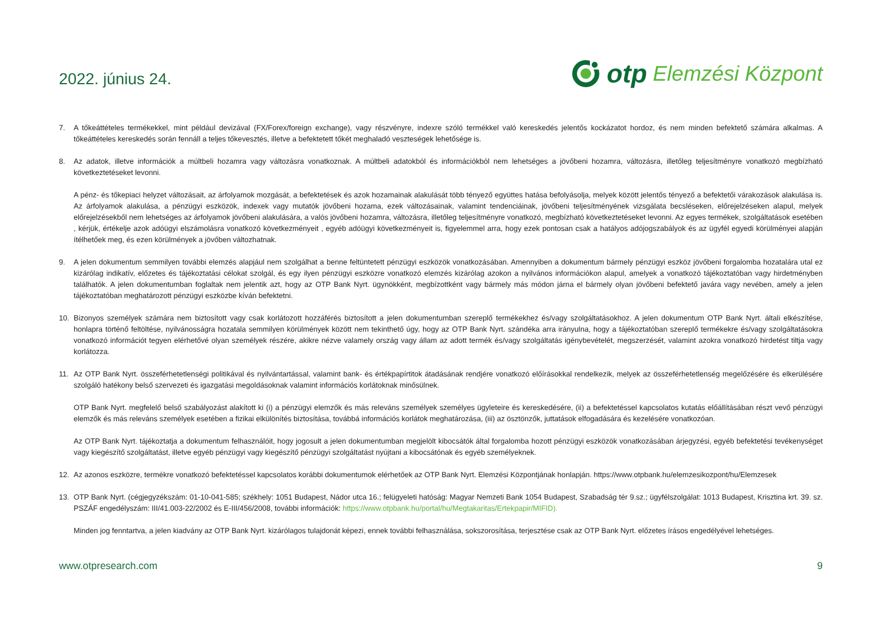2022. június 24.
otp Elemzési Központ
7. A tőkeáttételes termékekkel, mint például devizával (FX/Forex/foreign exchange), vagy részvényre, indexre szóló termékkel való kereskedés jelentős kockázatot hordoz, és nem minden befektető számára alkalmas. A tőkeáttételes kereskedés során fennáll a teljes tőkevesztés, illetve a befektetett tőkét meghaladó veszteségek lehetősége is.
8. Az adatok, illetve információk a múltbeli hozamra vagy változásra vonatkoznak. A múltbeli adatokból és információkból nem lehetséges a jövőbeni hozamra, változásra, illetőleg teljesítményre vonatkozó megbízható következtetéseket levonni.
A pénz- és tőkepiaci helyzet változásait, az árfolyamok mozgását, a befektetések és azok hozamainak alakulását több tényező együttes hatása befolyásolja, melyek között jelentős tényező a befektetői várakozások alakulása is. Az árfolyamok alakulása, a pénzügyi eszközök, indexek vagy mutatók jövőbeni hozama, ezek változásainak, valamint tendenciáinak, jövőbeni teljesítményének vizsgálata becsléseken, előrejelzéseken alapul, melyek előrejelzésekből nem lehetséges az árfolyamok jövőbeni alakulására, a valós jövőbeni hozamra, változásra, illetőleg teljesítményre vonatkozó, megbízható következtetéseket levonni. Az egyes termékek, szolgáltatások esetében , kérjük, értékelje azok adóügyi elszámolásra vonatkozó következményeit , egyéb adóügyi következményeit is, figyelemmel arra, hogy ezek pontosan csak a hatályos adójogszabályok és az ügyfél egyedi körülményei alapján ítélhetőek meg, és ezen körülmények a jövőben változhatnak.
9. A jelen dokumentum semmilyen további elemzés alapjául nem szolgálhat a benne feltüntetett pénzügyi eszközök vonatkozásában. Amennyiben a dokumentum bármely pénzügyi eszköz jövőbeni forgalomba hozatalára utal ez kizárólag indikatív, előzetes és tájékoztatási célokat szolgál, és egy ilyen pénzügyi eszközre vonatkozó elemzés kizárólag azokon a nyilvános információkon alapul, amelyek a vonatkozó tájékoztatóban vagy hirdetményben találhatók. A jelen dokumentumban foglaltak nem jelentik azt, hogy az OTP Bank Nyrt. ügynökként, megbízottként vagy bármely más módon járna el bármely olyan jövőbeni befektető javára vagy nevében, amely a jelen tájékoztatóban meghatározott pénzügyi eszközbe kíván befektetni.
10. Bizonyos személyek számára nem biztosított vagy csak korlátozott hozzáférés biztosított a jelen dokumentumban szereplő termékekhez és/vagy szolgáltatásokhoz. A jelen dokumentum OTP Bank Nyrt. általi elkészítése, honlapra történő feltöltése, nyilvánosságra hozatala semmilyen körülmények között nem tekinthető úgy, hogy az OTP Bank Nyrt. szándéka arra irányulna, hogy a tájékoztatóban szereplő termékekre és/vagy szolgáltatásokra vonatkozó információt tegyen elérhetővé olyan személyek részére, akikre nézve valamely ország vagy állam az adott termék és/vagy szolgáltatás igénybevételét, megszerzését, valamint azokra vonatkozó hirdetést tiltja vagy korlátozza.
11. Az OTP Bank Nyrt. összeférhetetlenségi politikával és nyilvántartással, valamint bank- és értékpapírtitok átadásának rendjére vonatkozó előírásokkal rendelkezik, melyek az összeférhetetlenség megelőzésére és elkerülésére szolgáló hatékony belső szervezeti és igazgatási megoldásoknak valamint információs korlátoknak minősülnek.
OTP Bank Nyrt. megfelelő belső szabályozást alakított ki (i) a pénzügyi elemzők és más releváns személyek személyes ügyleteire és kereskedésére, (ii) a befektetéssel kapcsolatos kutatás előállításában részt vevő pénzügyi elemzők és más releváns személyek esetében a fizikai elkülönítés biztosítása, továbbá információs korlátok meghatározása, (iii) az ösztönzők, juttatások elfogadására és kezelésére vonatkozóan.
Az OTP Bank Nyrt. tájékoztatja a dokumentum felhasználóit, hogy jogosult a jelen dokumentumban megjelölt kibocsátók által forgalomba hozott pénzügyi eszközök vonatkozásában árjegyzési, egyéb befektetési tevékenységet vagy kiegészítő szolgáltatást, illetve egyéb pénzügyi vagy kiegészítő pénzügyi szolgáltatást nyújtani a kibocsátónak és egyéb személyeknek.
12. Az azonos eszközre, termékre vonatkozó befektetéssel kapcsolatos korábbi dokumentumok elérhetőek az OTP Bank Nyrt. Elemzési Központjának honlapján. https://www.otpbank.hu/elemzesikozpont/hu/Elemzesek
13. OTP Bank Nyrt. (cégjegyzékszám: 01-10-041-585; székhely: 1051 Budapest, Nádor utca 16.; felügyeleti hatóság: Magyar Nemzeti Bank 1054 Budapest, Szabadság tér 9.sz.; ügyfélszolgálat: 1013 Budapest, Krisztina krt. 39. sz. PSZÁF engedélyszám: III/41.003-22/2002 és E-III/456/2008, további információk: https://www.otpbank.hu/portal/hu/Megtakaritas/Ertekpapir/MIFID).
Minden jog fenntartva, a jelen kiadvány az OTP Bank Nyrt. kizárólagos tulajdonát képezi, ennek további felhasználása, sokszorosítása, terjesztése csak az OTP Bank Nyrt. előzetes írásos engedélyével lehetséges.
www.otpresearch.com 9